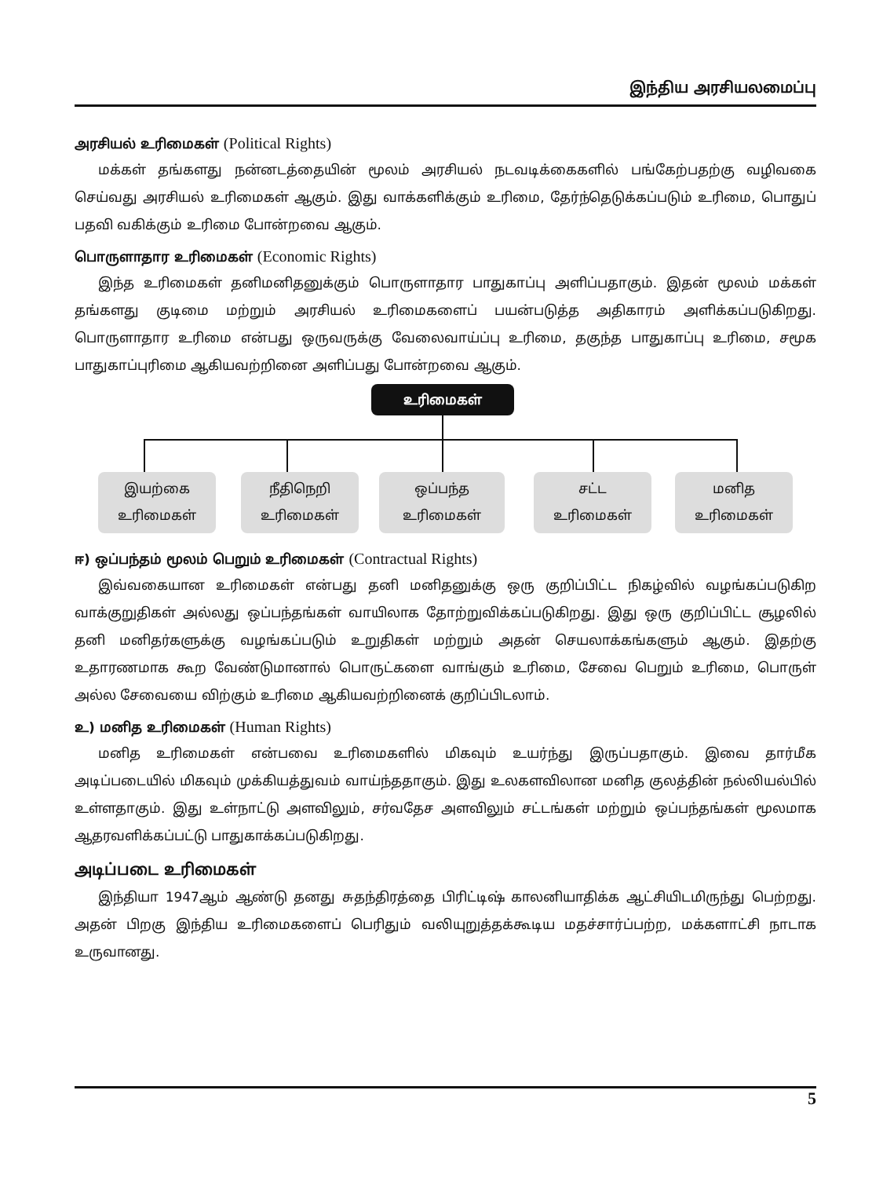இந்திய அரசியலமைப்பு
அரசியல் உரிமைகள் (Political Rights)
மக்கள் தங்களது நன்னடத்தையின் மூலம் அரசியல் நடவடிக்கைகளில் பங்கேற்பதற்கு வழிவகை செய்வது அரசியல் உரிமைகள் ஆகும். இது வாக்களிக்கும் உரிமை, தேர்ந்தெடுக்கப்படும் உரிமை, பொதுப் பதவி வகிக்கும் உரிமை போன்றவை ஆகும்.
பொருளாதார உரிமைகள் (Economic Rights)
இந்த உரிமைகள் தனிமனிதனுக்கும் பொருளாதார பாதுகாப்பு அளிப்பதாகும். இதன் மூலம் மக்கள் தங்களது குடிமை மற்றும் அரசியல் உரிமைகளைப் பயன்படுத்த அதிகாரம் அளிக்கப்படுகிறது. பொருளாதார உரிமை என்பது ஒருவருக்கு வேலைவாய்ப்பு உரிமை, தகுந்த பாதுகாப்பு உரிமை, சமூக பாதுகாப்புரிமை ஆகியவற்றினை அளிப்பது போன்றவை ஆகும்.
உரிமைகள்
இயற்கை
உரிமைகள்
நீதிநெறி
உரிமைகள்
ஒப்பந்த
உரிமைகள்
சட்ட
உரிமைகள்
மனித
உரிமைகள்
ஈ) ஒப்பந்தம் மூலம் பெறும் உரிமைகள் (Contractual Rights)
இவ்வகையான உரிமைகள் என்பது தனி மனிதனுக்கு ஒரு குறிப்பிட்ட நிகழ்வில் வழங்கப்படுகிற வாக்குறுதிகள் அல்லது ஒப்பந்தங்கள் வாயிலாக தோற்றுவிக்கப்படுகிறது. இது ஒரு குறிப்பிட்ட சூழலில் தனி மனிதர்களுக்கு வழங்கப்படும் உறுதிகள் மற்றும் அதன் செயலாக்கங்களும் ஆகும். இதற்கு உதாரணமாக கூற வேண்டுமானால் பொருட்களை வாங்கும் உரிமை, சேவை பெறும் உரிமை, பொருள் அல்ல சேவையை விற்கும் உரிமை ஆகியவற்றினைக் குறிப்பிடலாம்.
உ) மனித உரிமைகள் (Human Rights)
மனித உரிமைகள் என்பவை உரிமைகளில் மிகவும் உயர்ந்து இருப்பதாகும். இவை தார்மீக அடிப்படையில் மிகவும் முக்கியத்துவம் வாய்ந்ததாகும். இது உலகளவிலான மனித குலத்தின் நல்லியல்பில் உள்ளதாகும். இது உள்நாட்டு அளவிலும், சர்வதேச அளவிலும் சட்டங்கள் மற்றும் ஒப்பந்தங்கள் மூலமாக ஆதரவளிக்கப்பட்டு பாதுகாக்கப்படுகிறது.
அடிப்படை உரிமைகள்
இந்தியா 1947ஆம் ஆண்டு தனது சுதந்திரத்தை பிரிட்டிஷ் காலனியாதிக்க ஆட்சியிடமிருந்து பெற்றது. அதன் பிறகு இந்திய உரிமைகளைப் பெரிதும் வலியுறுத்தக்கூடிய மதச்சார்ப்பற்ற, மக்களாட்சி நாடாக உருவானது.
5